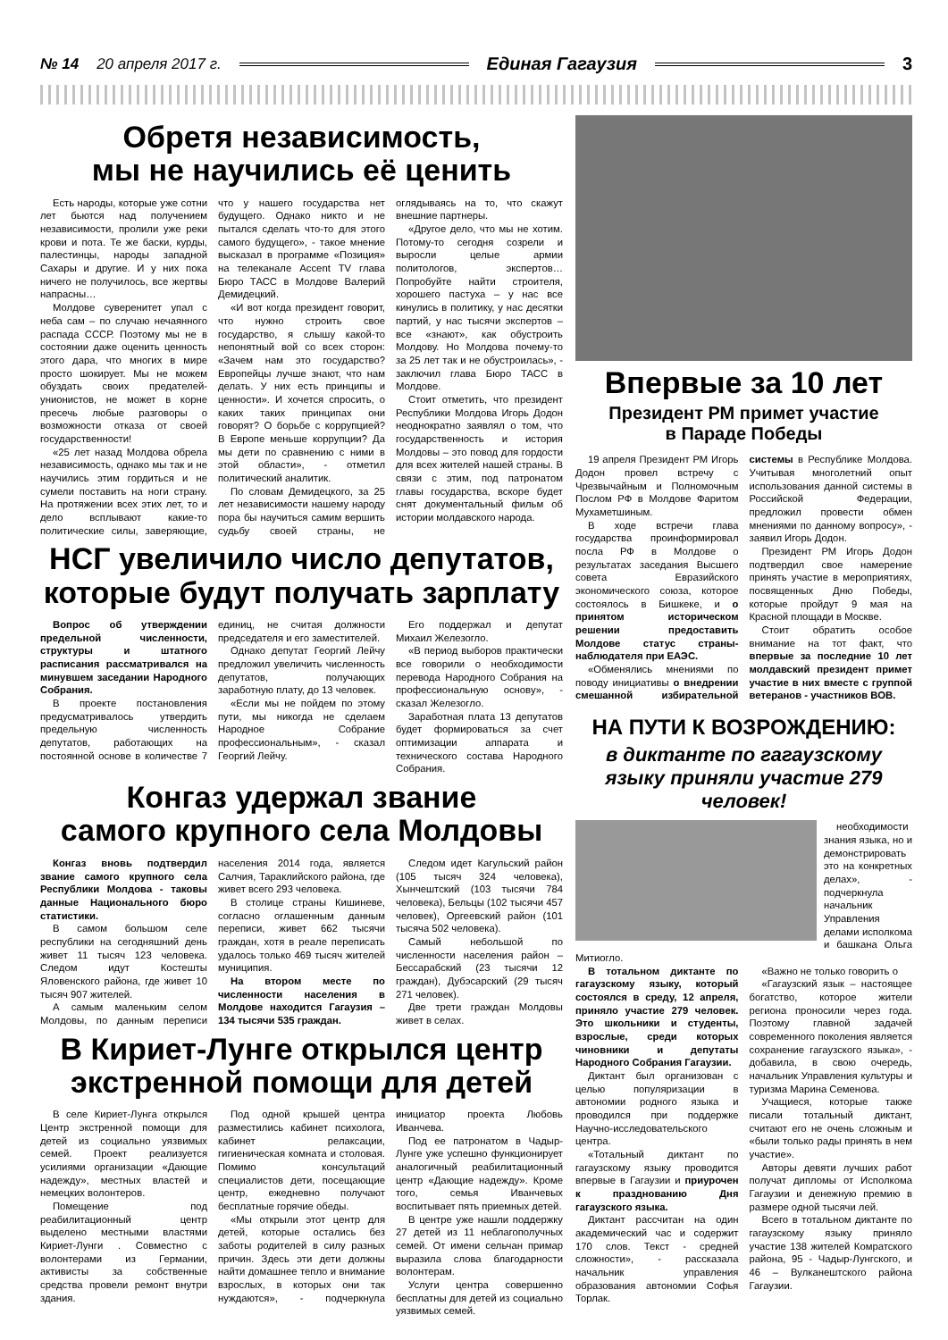№ 14 20 апреля 2017 г. Единая Гагаузия 3
Обретя независимость,
мы не научились её ценить
Есть народы, которые уже сотни лет бьются над получением независимости, пролили уже реки крови и пота. Те же баски, курды, палестинцы, народы западной Сахары и другие. И у них пока ничего не получилось, все жертвы напрасны…
Молдове суверенитет упал с неба сам – по случаю нечаянного распада СССР. Поэтому мы не в состоянии даже оценить ценность этого дара, что многих в мире просто шокирует. Мы не можем обуздать своих предателей-унионистов, не может в корне пресечь любые разговоры о возможности отказа от своей государственности!
«25 лет назад Молдова обрела независимость, однако мы так и не научились этим гордиться и не сумели поставить на ноги страну. На протяжении всех этих лет, то и дело всплывают какие-то политические силы, заверяющие, что у нашего государства нет будущего. Однако никто и не пытался сделать что-то для этого самого будущего», - такое мнение высказал в программе «Позиция» на телеканале Accent TV глава Бюро ТАСС в Молдове Валерий Демидецкий.
«И вот когда президент говорит, что нужно строить свое государство, я слышу какой-то непонятный вой со всех сторон: «Зачем нам это государство? Европейцы лучше знают, что нам делать. У них есть принципы и ценности». И хочется спросить, о каких таких принципах они говорят? О борьбе с коррупцией? В Европе меньше коррупции? Да мы дети по сравнению с ними в этой области», - отметил политический аналитик.
По словам Демидецкого, за 25 лет независимости нашему народу пора бы научиться самим вершить судьбу своей страны, не оглядываясь на то, что скажут внешние партнеры.
«Другое дело, что мы не хотим. Потому-то сегодня созрели и выросли целые армии политологов, экспертов… Попробуйте найти строителя, хорошего пастуха – у нас все кинулись в политику, у нас десятки партий, у нас тысячи экспертов – все «знают», как обустроить Молдову. Но Молдова почему-то за 25 лет так и не обустроилась», - заключил глава Бюро ТАСС в Молдове.
Стоит отметить, что президент Республики Молдова Игорь Додон неоднократно заявлял о том, что государственность и история Молдовы – это повод для гордости для всех жителей нашей страны. В связи с этим, под патронатом главы государства, вскоре будет снят документальный фильм об истории молдавского народа.
НСГ увеличило число депутатов,
которые будут получать зарплату
Вопрос об утверждении предельной численности, структуры и штатного расписания рассматривался на минувшем заседании Народного Собрания.
В проекте постановления предусматривалось утвердить предельную численность депутатов, работающих на постоянной основе в количестве 7 единиц, не считая должности председателя и его заместителей.
Однако депутат Георгий Лейчу предложил увеличить численность депутатов, получающих заработную плату, до 13 человек.
«Если мы не пойдем по этому пути, мы никогда не сделаем Народное Собрание профессиональным», - сказал Георгий Лейчу.
Его поддержал и депутат Михаил Железогло.
«В период выборов практически все говорили о необходимости перевода Народного Собрания на профессиональную основу», - сказал Железогло.
Заработная плата 13 депутатов будет формироваться за счет оптимизации аппарата и технического состава Народного Собрания.
Конгаз удержал звание
самого крупного села Молдовы
Конгаз вновь подтвердил звание самого крупного села Республики Молдова - таковы данные Национального бюро статистики.
В самом большом селе республики на сегодняшний день живет 11 тысяч 123 человека. Следом идут Костешты Яловенского района, где живет 10 тысяч 907 жителей.
А самым маленьким селом Молдовы, по данным переписи населения 2014 года, является Салчия, Тараклийского района, где живет всего 293 человека.
В столице страны Кишиневе, согласно оглашенным данным переписи, живет 662 тысячи граждан, хотя в реале переписать удалось только 469 тысяч жителей муниципия.
На втором месте по численности населения в Молдове находится Гагаузия – 134 тысячи 535 граждан.
Следом идет Кагульский район (105 тысяч 324 человека), Хынчештский (103 тысячи 784 человека), Бельцы (102 тысячи 457 человек), Оргеевский район (101 тысяча 502 человека).
Самый небольшой по численности населения район – Бессарабский (23 тысячи 12 граждан), Дубэсарский (29 тысяч 271 человек).
Две трети граждан Молдовы живет в селах.
В Кириет-Лунге открылся центр
экстренной помощи для детей
В селе Кириет-Лунга открылся Центр экстренной помощи для детей из социально уязвимых семей. Проект реализуется усилиями организации «Дающие надежду», местных властей и немецких волонтеров.
Помещение под реабилитационный центр выделено местными властями Кириет-Лунги . Совместно с волонтерами из Германии, активисты за собственные средства провели ремонт внутри здания.
Под одной крышей центра разместились кабинет психолога, кабинет релаксации, гигиеническая комната и столовая. Помимо консультаций специалистов дети, посещающие центр, ежедневно получают бесплатные горячие обеды.
«Мы открыли этот центр для детей, которые остались без заботы родителей в силу разных причин. Здесь эти дети должны найти домашнее тепло и внимание взрослых, в которых они так нуждаются», - подчеркнула инициатор проекта Любовь Иванчева.
Под ее патронатом в Чадыр-Лунге уже успешно функционирует аналогичный реабилитационный центр «Дающие надежду». Кроме того, семья Иванчевых воспитывает пять приемных детей.
В центре уже нашли поддержку 27 детей из 11 неблагополучных семей. От имени сельчан примар выразила слова благодарности волонтерам.
Услуги центра совершенно бесплатны для детей из социально уязвимых семей.
Впервые за 10 лет
Президент РМ примет участие
в Параде Победы
19 апреля Президент РМ Игорь Додон провел встречу с Чрезвычайным и Полномочным Послом РФ в Молдове Фаритом Мухаметшиным.
В ходе встречи глава государства проинформировал посла РФ в Молдове о результатах заседания Высшего совета Евразийского экономического союза, которое состоялось в Бишкеке, и о принятом историческом решении предоставить Молдове статус страны-наблюдателя при ЕАЭС.
«Обменялись мнениями по поводу инициативы о внедрении смешанной избирательной системы в Республике Молдова. Учитывая многолетний опыт использования данной системы в Российской Федерации, предложил провести обмен мнениями по данному вопросу», - заявил Игорь Додон.
Президент РМ Игорь Додон подтвердил свое намерение принять участие в мероприятиях, посвященных Дню Победы, которые пройдут 9 мая на Красной площади в Москве.
Стоит обратить особое внимание на тот факт, что впервые за последние 10 лет молдавский президент примет участие в них вместе с группой ветеранов - участников ВОВ.
НА ПУТИ К ВОЗРОЖДЕНИЮ:
в диктанте по гагаузскому языку приняли участие 279 человек!
необходимости знания языка, но и демонстрировать это на конкретных делах», - подчеркнула начальник Управления делами исполкома и башкана Ольга Митиогло.
В тотальном диктанте по гагаузскому языку, который состоялся в среду, 12 апреля, приняло участие 279 человек. Это школьники и студенты, взрослые, среди которых чиновники и депутаты Народного Собрания Гагаузии.
Диктант был организован с целью популяризации в автономии родного языка и проводился при поддержке Научно-исследовательского центра.
«Тотальный диктант по гагаузскому языку проводится впервые в Гагаузии и приурочен к празднованию Дня гагаузского языка.
Диктант рассчитан на один академический час и содержит 170 слов. Текст - средней сложности», - рассказала начальник управления образования автономии Софья Торлак.
«Важно не только говорить о
«Гагаузский язык – настоящее богатство, которое жители региона проносили через года. Поэтому главной задачей современного поколения является сохранение гагаузского языка», - добавила, в свою очередь, начальник Управления культуры и туризма Марина Семенова.
Учащиеся, которые также писали тотальный диктант, считают его не очень сложным и «были только рады принять в нем участие».
Авторы девяти лучших работ получат дипломы от Исполкома Гагаузии и денежную премию в размере одной тысячи лей.
Всего в тотальном диктанте по гагаузскому языку приняло участие 138 жителей Комратского района, 95 - Чадыр-Лунгского, и 46 – Вулканештского района Гагаузии.